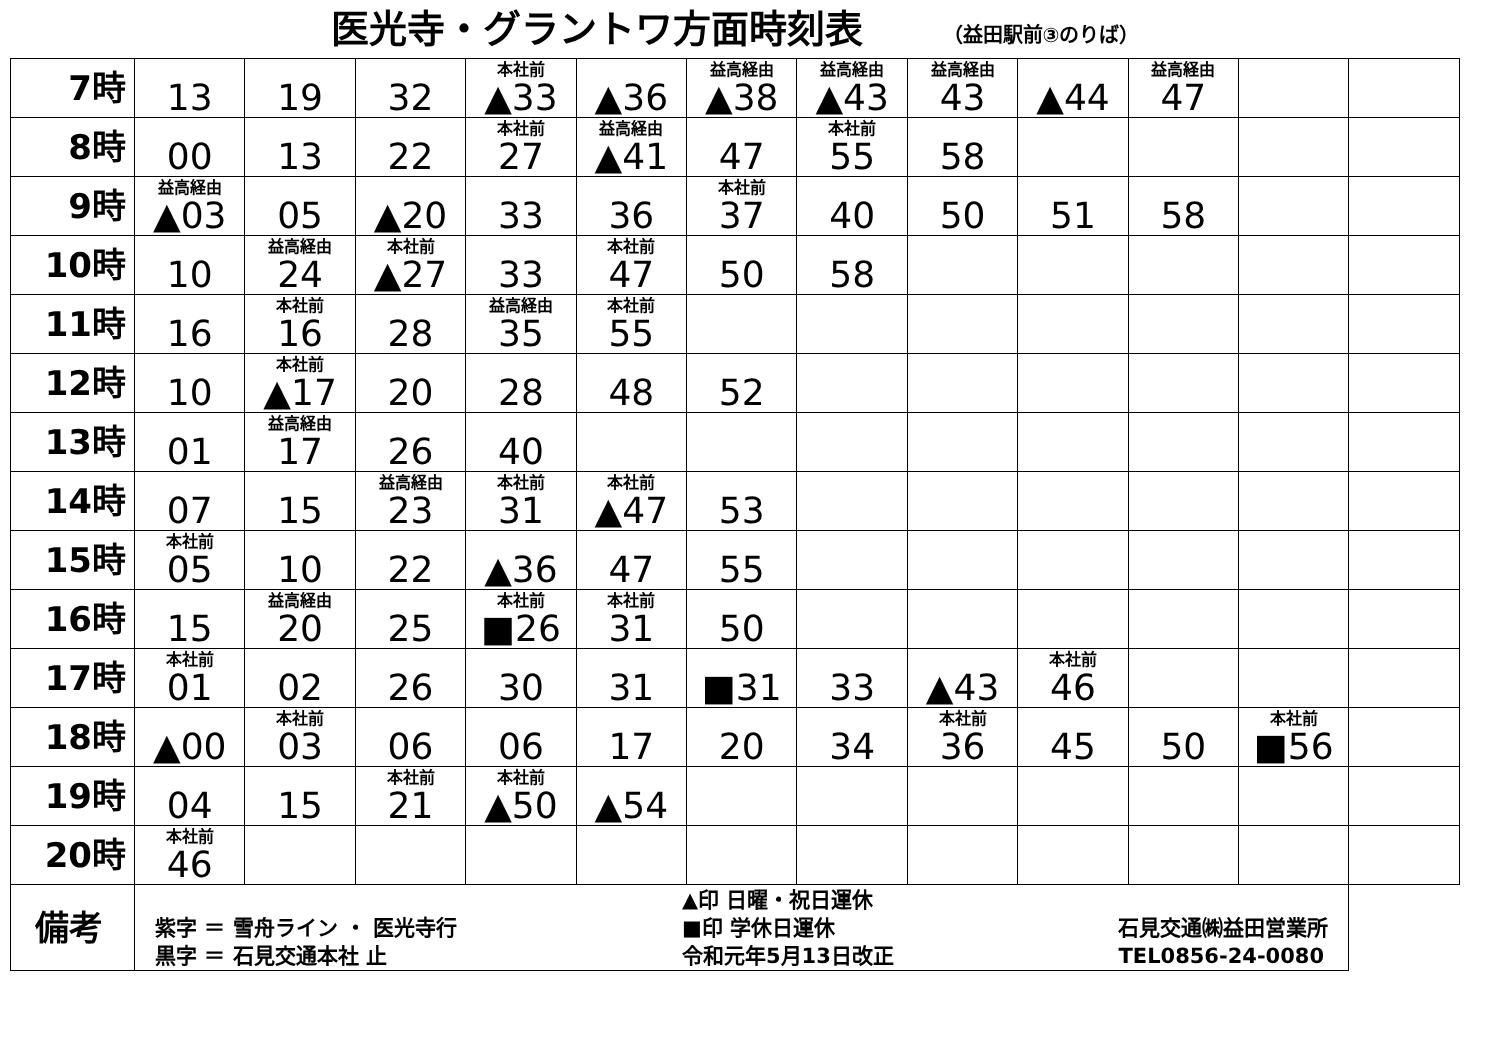医光寺・グラントワ方面時刻表 （益田駅前③のりば）
| 7時 | 13 | 19 | 32 | 本社前 ▲33 | ▲36 | 益高経由 ▲38 | 益高経由 ▲43 | 益高経由 43 | ▲44 | 益高経由 47 | | |
| 8時 | 00 | 13 | 22 | 本社前 27 | 益高経由 ▲41 | 47 | 本社前 55 | 58 | | | | |
| 9時 | 益高経由 ▲03 | 05 | ▲20 | 33 | 36 | 本社前 37 | 40 | 50 | 51 | 58 | | |
| 10時 | 10 | 益高経由 24 | 本社前 ▲27 | 33 | 本社前 47 | 50 | 58 | | | | | |
| 11時 | 16 | 本社前 16 | 28 | 益高経由 35 | 本社前 55 | | | | | | | |
| 12時 | 10 | 本社前 ▲17 | 20 | 28 | 48 | 52 | | | | | | |
| 13時 | 01 | 益高経由 17 | 26 | 40 | | | | | | | | |
| 14時 | 07 | 15 | 益高経由 23 | 本社前 31 | 本社前 ▲47 | 53 | | | | | | |
| 15時 | 本社前 05 | 10 | 22 | ▲36 | 47 | 55 | | | | | | |
| 16時 | 15 | 益高経由 20 | 25 | 本社前 ■26 | 本社前 31 | 50 | | | | | | |
| 17時 | 本社前 01 | 02 | 26 | 30 | 31 | ■31 | 33 | ▲43 | 本社前 46 | | | |
| 18時 | ▲00 | 本社前 03 | 06 | 06 | 17 | 20 | 34 | 本社前 36 | 45 | 50 | 本社前 ■56 | |
| 19時 | 04 | 15 | 本社前 21 | 本社前 ▲50 | ▲54 | | | | | | | |
| 20時 | 本社前 46 | | | | | | | | | | | |
| 備考 | 紫字 ＝ 雪舟ライン ・ 医光寺行 黒字 ＝ 石見交通本社 止 ▲印 日曜・祝日運休 ■印 学休日運休 令和元年5月13日改正 石見交通㈱益田営業所 TEL0856-24-0080 | | | | | | | | | | | |